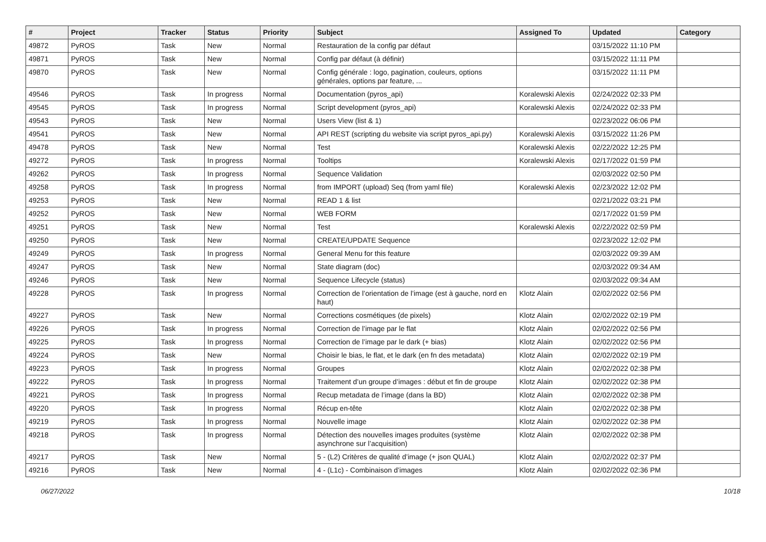| # | Project | Tracker | Status | Priority | Subject | Assigned To | Updated | Category |
| --- | --- | --- | --- | --- | --- | --- | --- | --- |
| 49872 | PyROS | Task | New | Normal | Restauration de la config par défaut | | 03/15/2022 11:10 PM | |
| 49871 | PyROS | Task | New | Normal | Config par défaut (à définir) | | 03/15/2022 11:11 PM | |
| 49870 | PyROS | Task | New | Normal | Config générale : logo, pagination, couleurs, options générales, options par feature, ... | | 03/15/2022 11:11 PM | |
| 49546 | PyROS | Task | In progress | Normal | Documentation (pyros_api) | Koralewski Alexis | 02/24/2022 02:33 PM | |
| 49545 | PyROS | Task | In progress | Normal | Script development (pyros_api) | Koralewski Alexis | 02/24/2022 02:33 PM | |
| 49543 | PyROS | Task | New | Normal | Users View (list & 1) | | 02/23/2022 06:06 PM | |
| 49541 | PyROS | Task | New | Normal | API REST (scripting du website via script pyros_api.py) | Koralewski Alexis | 03/15/2022 11:26 PM | |
| 49478 | PyROS | Task | New | Normal | Test | Koralewski Alexis | 02/22/2022 12:25 PM | |
| 49272 | PyROS | Task | In progress | Normal | Tooltips | Koralewski Alexis | 02/17/2022 01:59 PM | |
| 49262 | PyROS | Task | In progress | Normal | Sequence Validation | | 02/03/2022 02:50 PM | |
| 49258 | PyROS | Task | In progress | Normal | from IMPORT (upload) Seq (from yaml file) | Koralewski Alexis | 02/23/2022 12:02 PM | |
| 49253 | PyROS | Task | New | Normal | READ 1 & list | | 02/21/2022 03:21 PM | |
| 49252 | PyROS | Task | New | Normal | WEB FORM | | 02/17/2022 01:59 PM | |
| 49251 | PyROS | Task | New | Normal | Test | Koralewski Alexis | 02/22/2022 02:59 PM | |
| 49250 | PyROS | Task | New | Normal | CREATE/UPDATE Sequence | | 02/23/2022 12:02 PM | |
| 49249 | PyROS | Task | In progress | Normal | General Menu for this feature | | 02/03/2022 09:39 AM | |
| 49247 | PyROS | Task | New | Normal | State diagram (doc) | | 02/03/2022 09:34 AM | |
| 49246 | PyROS | Task | New | Normal | Sequence Lifecycle (status) | | 02/03/2022 09:34 AM | |
| 49228 | PyROS | Task | In progress | Normal | Correction de l’orientation de l’image (est à gauche, nord en haut) | Klotz Alain | 02/02/2022 02:56 PM | |
| 49227 | PyROS | Task | New | Normal | Corrections cosmétiques (de pixels) | Klotz Alain | 02/02/2022 02:19 PM | |
| 49226 | PyROS | Task | In progress | Normal | Correction de l’image par le flat | Klotz Alain | 02/02/2022 02:56 PM | |
| 49225 | PyROS | Task | In progress | Normal | Correction de l’image par le dark (+ bias) | Klotz Alain | 02/02/2022 02:56 PM | |
| 49224 | PyROS | Task | New | Normal | Choisir le bias, le flat, et le dark (en fn des metadata) | Klotz Alain | 02/02/2022 02:19 PM | |
| 49223 | PyROS | Task | In progress | Normal | Groupes | Klotz Alain | 02/02/2022 02:38 PM | |
| 49222 | PyROS | Task | In progress | Normal | Traitement d’un groupe d’images : début et fin de groupe | Klotz Alain | 02/02/2022 02:38 PM | |
| 49221 | PyROS | Task | In progress | Normal | Recup metadata de l’image (dans la BD) | Klotz Alain | 02/02/2022 02:38 PM | |
| 49220 | PyROS | Task | In progress | Normal | Récup en-tête | Klotz Alain | 02/02/2022 02:38 PM | |
| 49219 | PyROS | Task | In progress | Normal | Nouvelle image | Klotz Alain | 02/02/2022 02:38 PM | |
| 49218 | PyROS | Task | In progress | Normal | Détection des nouvelles images produites (système asynchrone sur l’acquisition) | Klotz Alain | 02/02/2022 02:38 PM | |
| 49217 | PyROS | Task | New | Normal | 5 - (L2) Critères de qualité d’image (+ json QUAL) | Klotz Alain | 02/02/2022 02:37 PM | |
| 49216 | PyROS | Task | New | Normal | 4 - (L1c) - Combinaison d’images | Klotz Alain | 02/02/2022 02:36 PM | |
06/27/2022 10/18